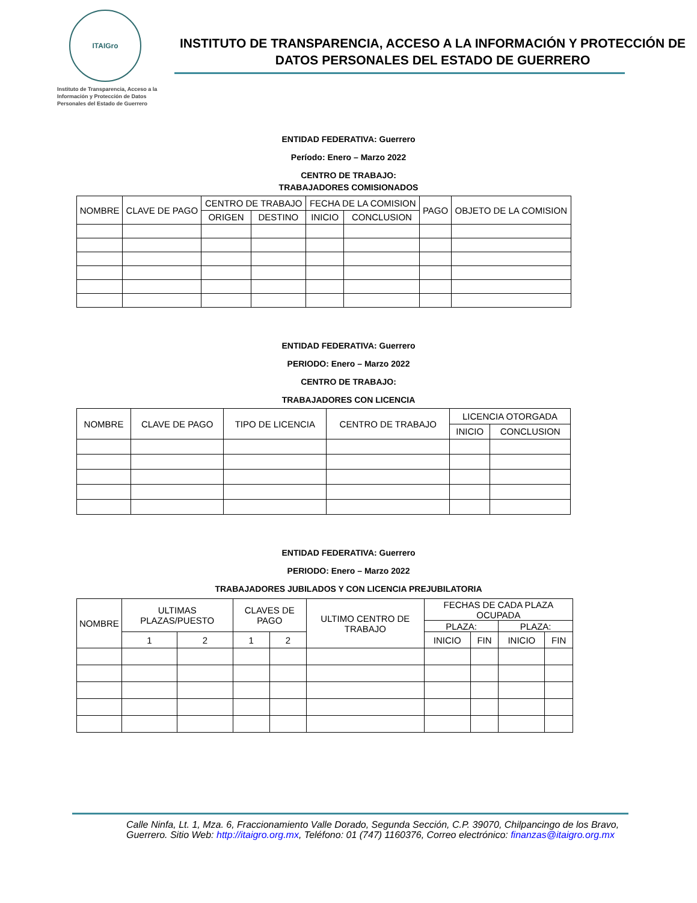ITAIGro
Instituto de Transparencia, Acceso a la Información y Protección de Datos Personales del Estado de Guerrero
INSTITUTO DE TRANSPARENCIA, ACCESO A LA INFORMACIÓN Y PROTECCIÓN DE DATOS PERSONALES DEL ESTADO DE GUERRERO
ENTIDAD FEDERATIVA: Guerrero
Período: Enero – Marzo 2022
CENTRO DE TRABAJO:
TRABAJADORES COMISIONADOS
| NOMBRE | CLAVE DE PAGO | CENTRO DE TRABAJO | | FECHA DE LA COMISION | | PAGO | OBJETO DE LA COMISION |
| --- | --- | --- | --- | --- | --- | --- | --- |
| | | ORIGEN | DESTINO | INICIO | CONCLUSION | | |
ENTIDAD FEDERATIVA: Guerrero
PERIODO: Enero – Marzo 2022
CENTRO DE TRABAJO:
TRABAJADORES CON LICENCIA
| NOMBRE | CLAVE DE PAGO | TIPO DE LICENCIA | CENTRO DE TRABAJO | LICENCIA OTORGADA | |
| --- | --- | --- | --- | --- | --- |
| | | | | INICIO | CONCLUSION |
ENTIDAD FEDERATIVA: Guerrero
PERIODO: Enero – Marzo 2022
TRABAJADORES JUBILADOS Y CON LICENCIA PREJUBILATORIA
| NOMBRE | ULTIMAS PLAZAS/PUESTO | | CLAVES DE PAGO | | ULTIMO CENTRO DE TRABAJO | FECHAS DE CADA PLAZA OCUPADA | | | |
| --- | --- | --- | --- | --- | --- | --- | --- | --- | --- |
| | | | | | | PLAZA: | | PLAZA: | |
| | 1 | 2 | 1 | 2 | | INICIO | FIN | INICIO | FIN |
Calle Ninfa, Lt. 1, Mza. 6, Fraccionamiento Valle Dorado, Segunda Sección, C.P. 39070, Chilpancingo de los Bravo, Guerrero. Sitio Web: http://itaigro.org.mx, Teléfono: 01 (747) 1160376, Correo electrónico: finanzas@itaigro.org.mx